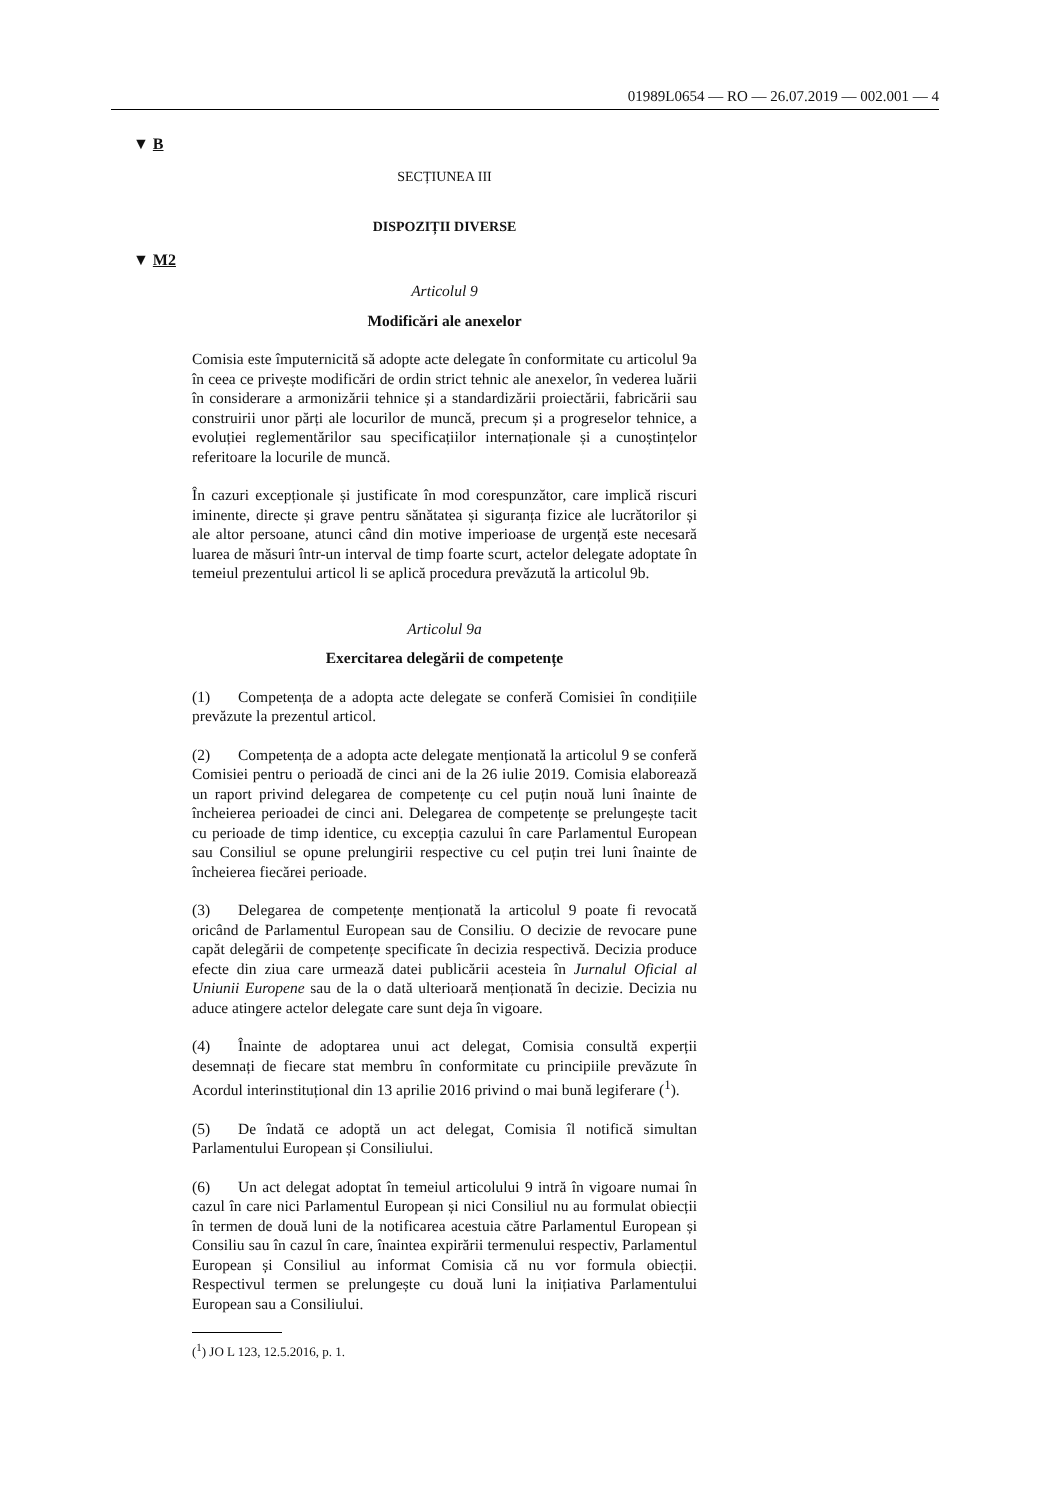01989L0654 — RO — 26.07.2019 — 002.001 — 4
▼ B
SECȚIUNEA III
DISPOZIȚII DIVERSE
▼ M2
Articolul 9
Modificări ale anexelor
Comisia este împuternicită să adopte acte delegate în conformitate cu articolul 9a în ceea ce privește modificări de ordin strict tehnic ale anexelor, în vederea luării în considerare a armonizării tehnice și a standardizării proiectării, fabricării sau construirii unor părți ale locurilor de muncă, precum și a progreselor tehnice, a evoluției reglementărilor sau specificațiilor internaționale și a cunoștințelor referitoare la locurile de muncă.
În cazuri excepționale și justificate în mod corespunzător, care implică riscuri iminente, directe și grave pentru sănătatea și siguranța fizice ale lucrătorilor și ale altor persoane, atunci când din motive imperioase de urgență este necesară luarea de măsuri într-un interval de timp foarte scurt, actelor delegate adoptate în temeiul prezentului articol li se aplică procedura prevăzută la articolul 9b.
Articolul 9a
Exercitarea delegării de competențe
(1) Competența de a adopta acte delegate se conferă Comisiei în condițiile prevăzute la prezentul articol.
(2) Competența de a adopta acte delegate menționată la articolul 9 se conferă Comisiei pentru o perioadă de cinci ani de la 26 iulie 2019. Comisia elaborează un raport privind delegarea de competențe cu cel puțin nouă luni înainte de încheierea perioadei de cinci ani. Delegarea de competențe se prelungește tacit cu perioade de timp identice, cu excepția cazului în care Parlamentul European sau Consiliul se opune prelungirii respective cu cel puțin trei luni înainte de încheierea fiecărei perioade.
(3) Delegarea de competențe menționată la articolul 9 poate fi revocată oricând de Parlamentul European sau de Consiliu. O decizie de revocare pune capăt delegării de competențe specificate în decizia respectivă. Decizia produce efecte din ziua care urmează datei publicării acesteia în Jurnalul Oficial al Uniunii Europene sau de la o dată ulterioară menționată în decizie. Decizia nu aduce atingere actelor delegate care sunt deja în vigoare.
(4) Înainte de adoptarea unui act delegat, Comisia consultă experții desemnați de fiecare stat membru în conformitate cu principiile prevăzute în Acordul interinstituțional din 13 aprilie 2016 privind o mai bună legiferare (<sup>1</sup>).
(5) De îndată ce adoptă un act delegat, Comisia îl notifică simultan Parlamentului European și Consiliului.
(6) Un act delegat adoptat în temeiul articolului 9 intră în vigoare numai în cazul în care nici Parlamentul European și nici Consiliul nu au formulat obiecții în termen de două luni de la notificarea acestuia către Parlamentul European și Consiliu sau în cazul în care, înaintea expirării termenului respectiv, Parlamentul European și Consiliul au informat Comisia că nu vor formula obiecții. Respectivul termen se prelungește cu două luni la inițiativa Parlamentului European sau a Consiliului.
(<sup>1</sup>) JO L 123, 12.5.2016, p. 1.